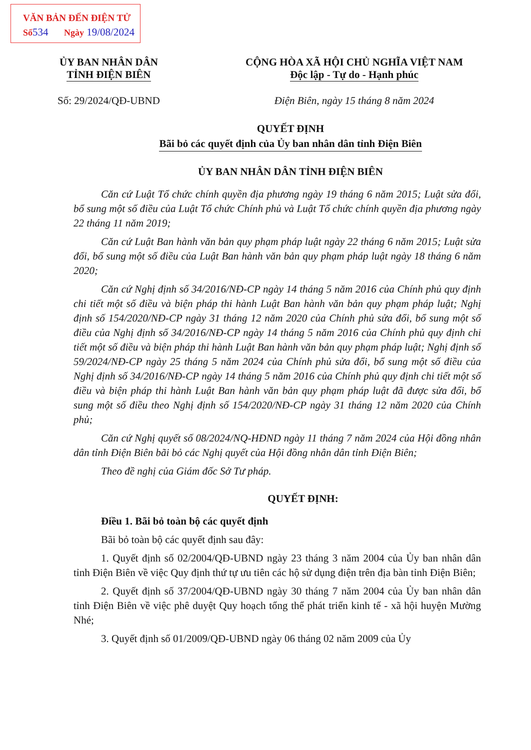VĂN BẢN ĐẾN ĐIỆN TỬ
Số 534 Ngày 19/08/2024
ỦY BAN NHÂN DÂN
TỈNH ĐIỆN BIÊN
CỘNG HÒA XÃ HỘI CHỦ NGHĨA VIỆT NAM
Độc lập - Tự do - Hạnh phúc
Số: 29/2024/QĐ-UBND Điện Biên, ngày 15 tháng 8 năm 2024
QUYẾT ĐỊNH
Bãi bỏ các quyết định của Ủy ban nhân dân tỉnh Điện Biên
ỦY BAN NHÂN DÂN TỈNH ĐIỆN BIÊN
Căn cứ Luật Tổ chức chính quyền địa phương ngày 19 tháng 6 năm 2015; Luật sửa đổi, bổ sung một số điều của Luật Tổ chức Chính phủ và Luật Tổ chức chính quyền địa phương ngày 22 tháng 11 năm 2019;
Căn cứ Luật Ban hành văn bản quy phạm pháp luật ngày 22 tháng 6 năm 2015; Luật sửa đổi, bổ sung một số điều của Luật Ban hành văn bản quy phạm pháp luật ngày 18 tháng 6 năm 2020;
Căn cứ Nghị định số 34/2016/NĐ-CP ngày 14 tháng 5 năm 2016 của Chính phủ quy định chi tiết một số điều và biện pháp thi hành Luật Ban hành văn bản quy phạm pháp luật; Nghị định số 154/2020/NĐ-CP ngày 31 tháng 12 năm 2020 của Chính phủ sửa đổi, bổ sung một số điều của Nghị định số 34/2016/NĐ-CP ngày 14 tháng 5 năm 2016 của Chính phủ quy định chi tiết một số điều và biện pháp thi hành Luật Ban hành văn bản quy phạm pháp luật; Nghị định số 59/2024/NĐ-CP ngày 25 tháng 5 năm 2024 của Chính phủ sửa đổi, bổ sung một số điều của Nghị định số 34/2016/NĐ-CP ngày 14 tháng 5 năm 2016 của Chính phủ quy định chi tiết một số điều và biện pháp thi hành Luật Ban hành văn bản quy phạm pháp luật đã được sửa đổi, bổ sung một số điều theo Nghị định số 154/2020/NĐ-CP ngày 31 tháng 12 năm 2020 của Chính phủ;
Căn cứ Nghị quyết số 08/2024/NQ-HĐND ngày 11 tháng 7 năm 2024 của Hội đồng nhân dân tỉnh Điện Biên bãi bỏ các Nghị quyết của Hội đồng nhân dân tỉnh Điện Biên;
Theo đề nghị của Giám đốc Sở Tư pháp.
QUYẾT ĐỊNH:
Điều 1. Bãi bỏ toàn bộ các quyết định
Bãi bỏ toàn bộ các quyết định sau đây:
1. Quyết định số 02/2004/QĐ-UBND ngày 23 tháng 3 năm 2004 của Ủy ban nhân dân tỉnh Điện Biên về việc Quy định thứ tự ưu tiên các hộ sử dụng điện trên địa bàn tỉnh Điện Biên;
2. Quyết định số 37/2004/QĐ-UBND ngày 30 tháng 7 năm 2004 của Ủy ban nhân dân tỉnh Điện Biên về việc phê duyệt Quy hoạch tổng thể phát triển kinh tế - xã hội huyện Mường Nhé;
3. Quyết định số 01/2009/QĐ-UBND ngày 06 tháng 02 năm 2009 của Ủy